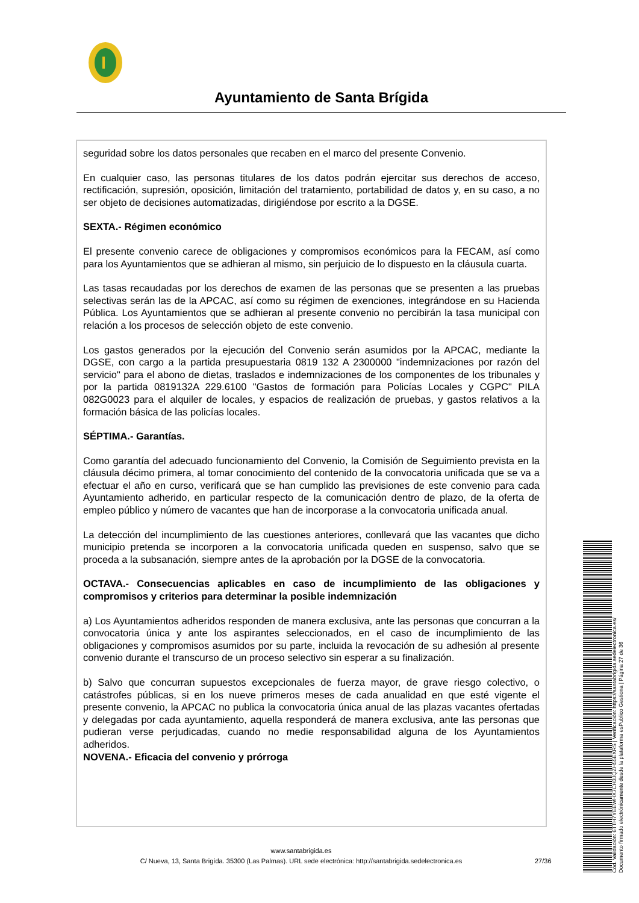Ayuntamiento de Santa Brígida
seguridad sobre los datos personales que recaben en el marco del presente Convenio.
En cualquier caso, las personas titulares de los datos podrán ejercitar sus derechos de acceso, rectificación, supresión, oposición, limitación del tratamiento, portabilidad de datos y, en su caso, a no ser objeto de decisiones automatizadas, dirigiéndose por escrito a la DGSE.
SEXTA.- Régimen económico
El presente convenio carece de obligaciones y compromisos económicos para la FECAM, así como para los Ayuntamientos que se adhieran al mismo, sin perjuicio de lo dispuesto en la cláusula cuarta.
Las tasas recaudadas por los derechos de examen de las personas que se presenten a las pruebas selectivas serán las de la APCAC, así como su régimen de exenciones, integrándose en su Hacienda Pública. Los Ayuntamientos que se adhieran al presente convenio no percibirán la tasa municipal con relación a los procesos de selección objeto de este convenio.
Los gastos generados por la ejecución del Convenio serán asumidos por la APCAC, mediante la DGSE, con cargo a la partida presupuestaria 0819 132 A 2300000 "indemnizaciones por razón del servicio" para el abono de dietas, traslados e indemnizaciones de los componentes de los tribunales y por la partida 0819132A 229.6100 "Gastos de formación para Policías Locales y CGPC" PILA 082G0023 para el alquiler de locales, y espacios de realización de pruebas, y gastos relativos a la formación básica de las policías locales.
SÉPTIMA.- Garantías.
Como garantía del adecuado funcionamiento del Convenio, la Comisión de Seguimiento prevista en la cláusula décimo primera, al tomar conocimiento del contenido de la convocatoria unificada que se va a efectuar el año en curso, verificará que se han cumplido las previsiones de este convenio para cada Ayuntamiento adherido, en particular respecto de la comunicación dentro de plazo, de la oferta de empleo público y número de vacantes que han de incorporase a la convocatoria unificada anual.
La detección del incumplimiento de las cuestiones anteriores, conllevará que las vacantes que dicho municipio pretenda se incorporen a la convocatoria unificada queden en suspenso, salvo que se proceda a la subsanación, siempre antes de la aprobación por la DGSE de la convocatoria.
OCTAVA.- Consecuencias aplicables en caso de incumplimiento de las obligaciones y compromisos y criterios para determinar la posible indemnización
a) Los Ayuntamientos adheridos responden de manera exclusiva, ante las personas que concurran a la convocatoria única y ante los aspirantes seleccionados, en el caso de incumplimiento de las obligaciones y compromisos asumidos por su parte, incluida la revocación de su adhesión al presente convenio durante el transcurso de un proceso selectivo sin esperar a su finalización.
b) Salvo que concurran supuestos excepcionales de fuerza mayor, de grave riesgo colectivo, o catástrofes públicas, si en los nueve primeros meses de cada anualidad en que esté vigente el presente convenio, la APCAC no publica la convocatoria única anual de las plazas vacantes ofertadas y delegadas por cada ayuntamiento, aquella responderá de manera exclusiva, ante las personas que pudieran verse perjudicadas, cuando no medie responsabilidad alguna de los Ayuntamientos adheridos.
NOVENA.- Eficacia del convenio y prórroga
www.santabrigida.es
C/ Nueva, 13, Santa Brigída. 35300 (Las Palmas). URL sede electrónica: http://santabrigida.sedelectronica.es
27/36
Cód. Validación: 6TTH7YEEWHX7CH3JQZH55EXRS | Verificación: https://santabrigida.sedelectronica.es/
Documento firmado electrónicamente desde la plataforma esPublico Gestiona | Página 27 de 36